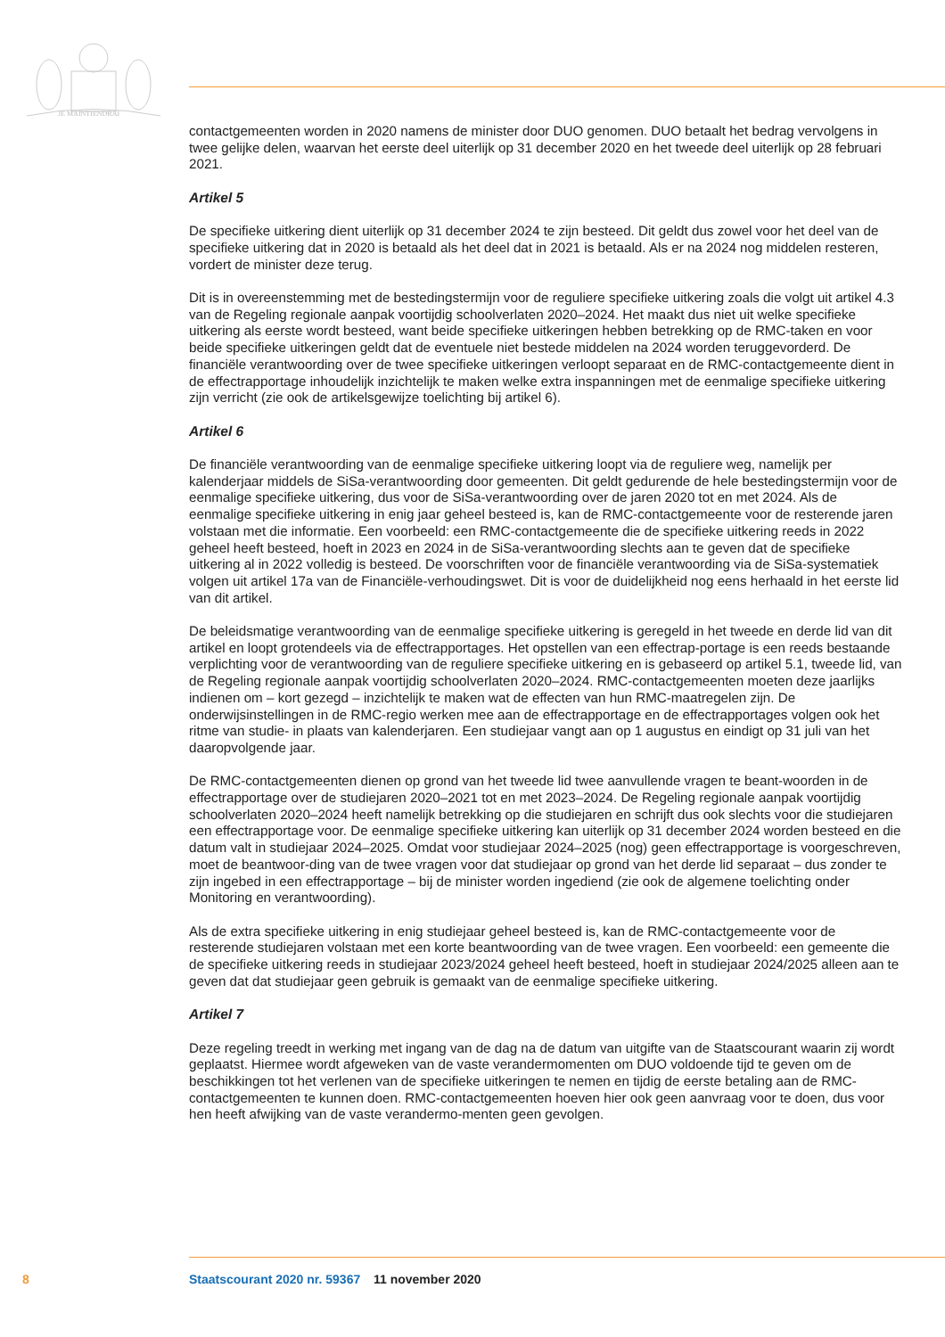JE MAINTIENDRAI
contactgemeenten worden in 2020 namens de minister door DUO genomen. DUO betaalt het bedrag vervolgens in twee gelijke delen, waarvan het eerste deel uiterlijk op 31 december 2020 en het tweede deel uiterlijk op 28 februari 2021.
Artikel 5
De specifieke uitkering dient uiterlijk op 31 december 2024 te zijn besteed. Dit geldt dus zowel voor het deel van de specifieke uitkering dat in 2020 is betaald als het deel dat in 2021 is betaald. Als er na 2024 nog middelen resteren, vordert de minister deze terug.
Dit is in overeenstemming met de bestedingstermijn voor de reguliere specifieke uitkering zoals die volgt uit artikel 4.3 van de Regeling regionale aanpak voortijdig schoolverlaten 2020–2024. Het maakt dus niet uit welke specifieke uitkering als eerste wordt besteed, want beide specifieke uitkeringen hebben betrekking op de RMC-taken en voor beide specifieke uitkeringen geldt dat de eventuele niet bestede middelen na 2024 worden teruggevorderd. De financiële verantwoording over de twee specifieke uitkeringen verloopt separaat en de RMC-contactgemeente dient in de effectrapportage inhoudelijk inzichtelijk te maken welke extra inspanningen met de eenmalige specifieke uitkering zijn verricht (zie ook de artikelsgewijze toelichting bij artikel 6).
Artikel 6
De financiële verantwoording van de eenmalige specifieke uitkering loopt via de reguliere weg, namelijk per kalenderjaar middels de SiSa-verantwoording door gemeenten. Dit geldt gedurende de hele bestedingstermijn voor de eenmalige specifieke uitkering, dus voor de SiSa-verantwoording over de jaren 2020 tot en met 2024. Als de eenmalige specifieke uitkering in enig jaar geheel besteed is, kan de RMC-contactgemeente voor de resterende jaren volstaan met die informatie. Een voorbeeld: een RMC-contactgemeente die de specifieke uitkering reeds in 2022 geheel heeft besteed, hoeft in 2023 en 2024 in de SiSa-verantwoording slechts aan te geven dat de specifieke uitkering al in 2022 volledig is besteed. De voorschriften voor de financiële verantwoording via de SiSa-systematiek volgen uit artikel 17a van de Financiële-verhoudingswet. Dit is voor de duidelijkheid nog eens herhaald in het eerste lid van dit artikel.
De beleidsmatige verantwoording van de eenmalige specifieke uitkering is geregeld in het tweede en derde lid van dit artikel en loopt grotendeels via de effectrapportages. Het opstellen van een effectrap-portage is een reeds bestaande verplichting voor de verantwoording van de reguliere specifieke uitkering en is gebaseerd op artikel 5.1, tweede lid, van de Regeling regionale aanpak voortijdig schoolverlaten 2020–2024. RMC-contactgemeenten moeten deze jaarlijks indienen om – kort gezegd – inzichtelijk te maken wat de effecten van hun RMC-maatregelen zijn. De onderwijsinstellingen in de RMC-regio werken mee aan de effectrapportage en de effectrapportages volgen ook het ritme van studie- in plaats van kalenderjaren. Een studiejaar vangt aan op 1 augustus en eindigt op 31 juli van het daaropvolgende jaar.
De RMC-contactgemeenten dienen op grond van het tweede lid twee aanvullende vragen te beant-woorden in de effectrapportage over de studiejaren 2020–2021 tot en met 2023–2024. De Regeling regionale aanpak voortijdig schoolverlaten 2020–2024 heeft namelijk betrekking op die studiejaren en schrijft dus ook slechts voor die studiejaren een effectrapportage voor. De eenmalige specifieke uitkering kan uiterlijk op 31 december 2024 worden besteed en die datum valt in studiejaar 2024–2025. Omdat voor studiejaar 2024–2025 (nog) geen effectrapportage is voorgeschreven, moet de beantwoor-ding van de twee vragen voor dat studiejaar op grond van het derde lid separaat – dus zonder te zijn ingebed in een effectrapportage – bij de minister worden ingediend (zie ook de algemene toelichting onder Monitoring en verantwoording).
Als de extra specifieke uitkering in enig studiejaar geheel besteed is, kan de RMC-contactgemeente voor de resterende studiejaren volstaan met een korte beantwoording van de twee vragen. Een voorbeeld: een gemeente die de specifieke uitkering reeds in studiejaar 2023/2024 geheel heeft besteed, hoeft in studiejaar 2024/2025 alleen aan te geven dat dat studiejaar geen gebruik is gemaakt van de eenmalige specifieke uitkering.
Artikel 7
Deze regeling treedt in werking met ingang van de dag na de datum van uitgifte van de Staatscourant waarin zij wordt geplaatst. Hiermee wordt afgeweken van de vaste verandermomenten om DUO voldoende tijd te geven om de beschikkingen tot het verlenen van de specifieke uitkeringen te nemen en tijdig de eerste betaling aan de RMC-contactgemeenten te kunnen doen. RMC-contactgemeenten hoeven hier ook geen aanvraag voor te doen, dus voor hen heeft afwijking van de vaste verandermo-menten geen gevolgen.
8 Staatscourant 2020 nr. 59367 11 november 2020